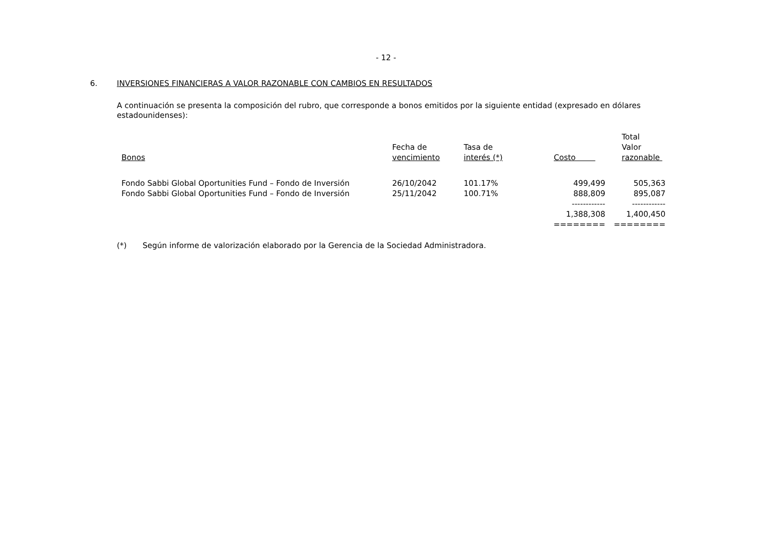- 12 -
6. INVERSIONES FINANCIERAS A VALOR RAZONABLE CON CAMBIOS EN RESULTADOS
A continuación se presenta la composición del rubro, que corresponde a bonos emitidos por la siguiente entidad (expresado en dólares estadounidenses):
| Bonos | Fecha de vencimiento | Tasa de interés (*) | Costo | Total Valor razonable |
| --- | --- | --- | --- | --- |
| Fondo Sabbi Global Oportunities Fund – Fondo de Inversión | 26/10/2042 | 101.17% | 499,499 | 505,363 |
| Fondo Sabbi Global Oportunities Fund – Fondo de Inversión | 25/11/2042 | 100.71% | 888,809 | 895,087 |
| | | | ------------ | ------------ |
| | | | 1,388,308 | 1,400,450 |
| | | | ======== | ======== |
(*) Según informe de valorización elaborado por la Gerencia de la Sociedad Administradora.